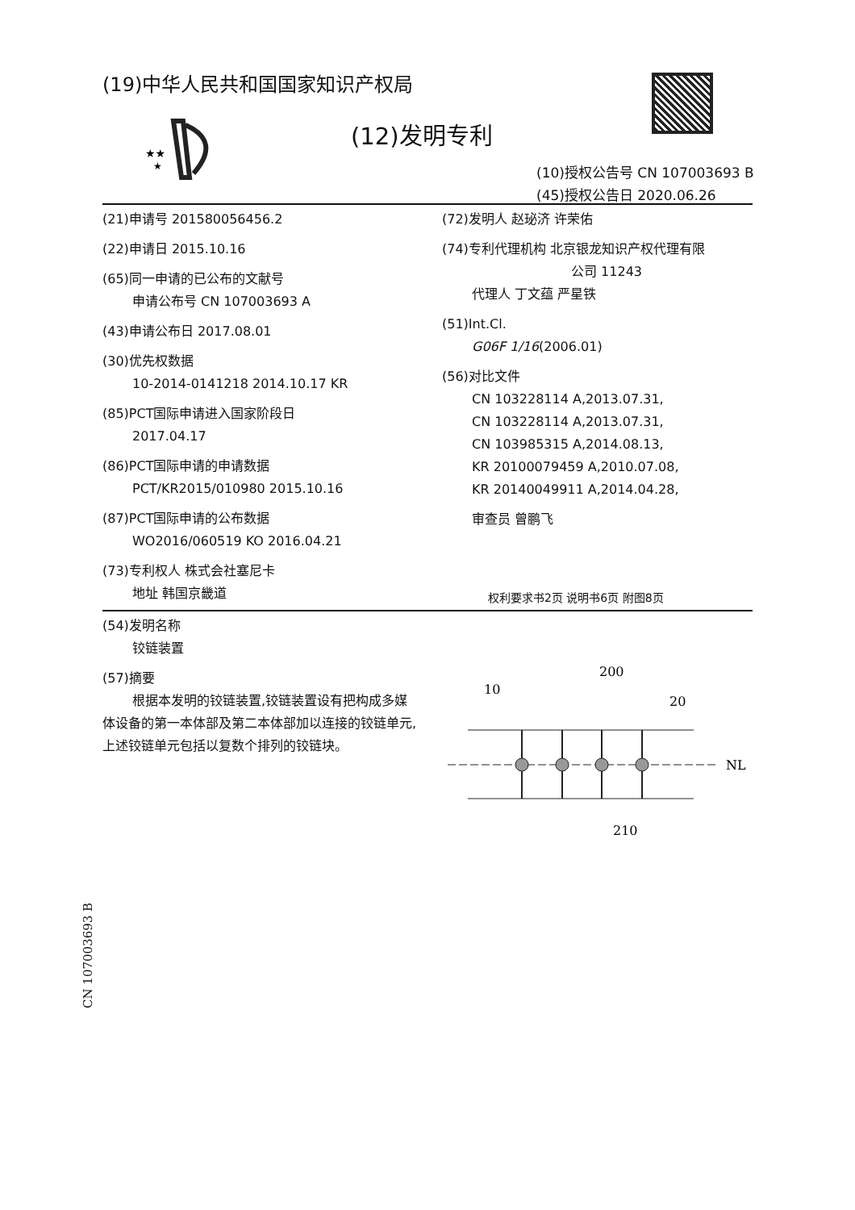(19)中华人民共和国国家知识产权局
★★
★
(12)发明专利
(10)授权公告号 CN 107003693 B
(45)授权公告日 2020.06.26
(21)申请号 201580056456.2
(22)申请日 2015.10.16
(65)同一申请的已公布的文献号
申请公布号 CN 107003693 A
(43)申请公布日 2017.08.01
(30)优先权数据
10-2014-0141218 2014.10.17 KR
(85)PCT国际申请进入国家阶段日
2017.04.17
(86)PCT国际申请的申请数据
PCT/KR2015/010980 2015.10.16
(87)PCT国际申请的公布数据
WO2016/060519 KO 2016.04.21
(73)专利权人 株式会社塞尼卡
地址 韩国京畿道
(72)发明人 赵珌济 许荣佑
(74)专利代理机构 北京银龙知识产权代理有限
公司 11243
代理人 丁文蕴 严星铁
(51)Int.Cl.
G06F 1/16(2006.01)
(56)对比文件
CN 103228114 A,2013.07.31,
CN 103228114 A,2013.07.31,
CN 103985315 A,2014.08.13,
KR 20100079459 A,2010.07.08,
KR 20140049911 A,2014.04.28,
审查员 曾鹏飞
权利要求书2页 说明书6页 附图8页
(54)发明名称
铰链装置
(57)摘要
根据本发明的铰链装置,铰链装置设有把构成多媒体设备的第一本体部及第二本体部加以连接的铰链单元,上述铰链单元包括以复数个排列的铰链块。
10
200
20
NL
210
CN 107003693 B